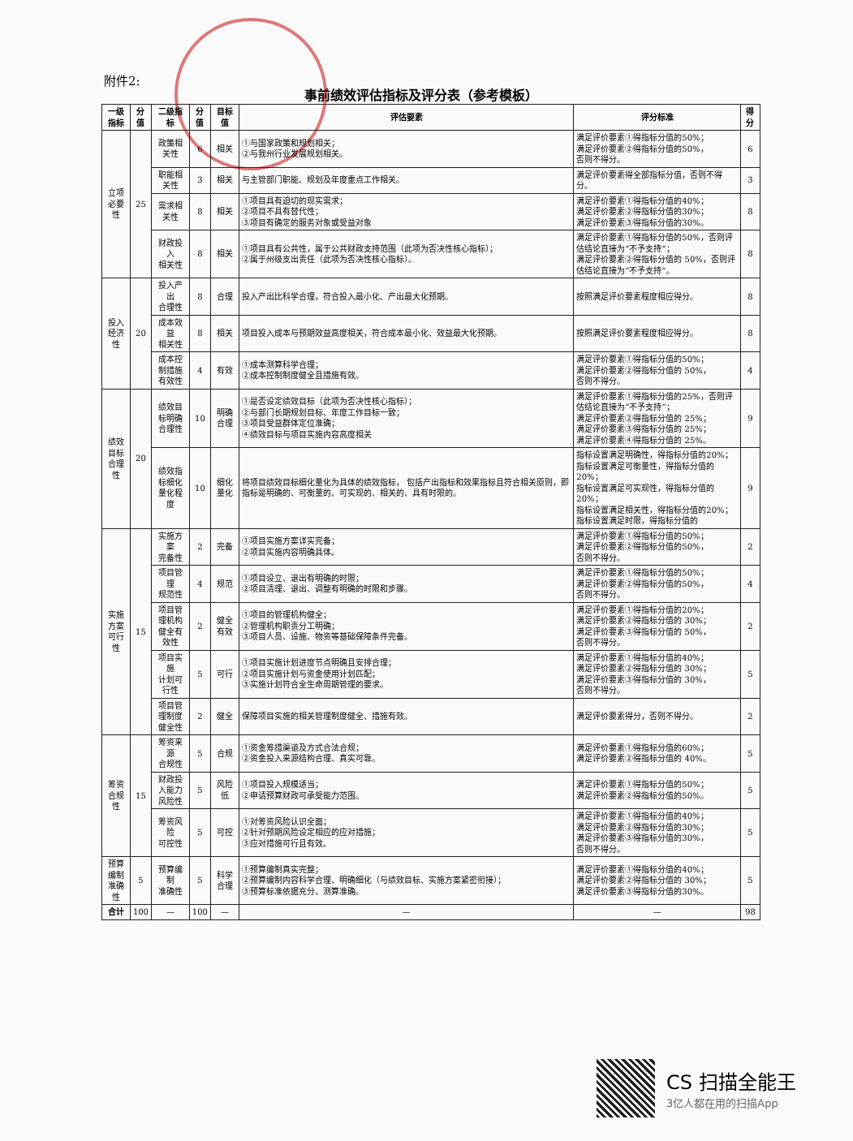附件2:
事前绩效评估指标及评分表（参考模板）
| 一级指标 | 分值 | 二级指标 | 分值 | 目标值 | 评估要素 | 评分标准 | 得分 |
| --- | --- | --- | --- | --- | --- | --- | --- |
| 立项 必要性 | 25 | 政策相关性 | 6 | 相关 | ①与国家政策和规划相关； ②与我州行业发展规划相关。 | 满足评价要素①得指标分值的50%； 满足评价要素②得指标分值的50%， 否则不得分。 | 6 |
| | | 职能相关性 | 3 | 相关 | 与主管部门职能、规划及年度重点工作相关。 | 满足评价要素得全部指标分值，否则不得分。 | 3 |
| | | 需求相关性 | 8 | 相关 | ①项目具有迫切的现实需求； ②项目不具有替代性； ③项目有确定的服务对象或受益对象 | 满足评价要素①得指标分值的40%； 满足评价要素②得指标分值的30%； 满足评价要素③得指标分值的30%。 | 8 |
| | | 财政投入 相关性 | 8 | 相关 | ①项目具有公共性，属于公共财政支持范围（此项为否决性核心指标）； ②属于州级支出责任（此项为否决性核心指标）。 | 满足评价要素①得指标分值的50%，否则评估结论直接为“不予支持”； 满足评价要素②得指标分值的 50%，否则评估结论直接为“不予支持”。 | 8 |
| 投入 经济性 | 20 | 投入产出 合理性 | 8 | 合理 | 投入产出比科学合理，符合投入最小化、产出最大化预期。 | 按照满足评价要素程度相应得分。 | 8 |
| | | 成本效益 相关性 | 8 | 相关 | 项目投入成本与预期效益高度相关，符合成本最小化、效益最大化预期。 | 按照满足评价要素程度相应得分。 | 8 |
| | | 成本控制措施 有效性 | 4 | 有效 | ①成本测算科学合理； ②成本控制制度健全且措施有效。 | 满足评价要素①得指标分值的50%； 满足评价要素②得指标分值的 50%， 否则不得分。 | 4 |
| 绩效目标 合理性 | 20 | 绩效目标明确 合理性 | 10 | 明确合理 | ①是否设定绩效目标（此项为否决性核心指标）； ②与部门长期规划目标、年度工作目标一致； ③项目受益群体定位准确； ④绩效目标与项目实施内容高度相关 | 满足评价要素①得指标分值的25%，否则评估结论直接为“不予支持”； 满足评价要素②得指标分值的 25%； 满足评价要素③得指标分值的 25%； 满足评价要素④得指标分值的 25%。 | 9 |
| | | 绩效指标细化 量化程度 | 10 | 细化量化 | 将项目绩效目标细化量化为具体的绩效指标， 包括产出指标和效果指标且符合相关原则，即指标是明确的、可衡量的、可实现的、相关的、具有时限的。 | 指标设置满足明确性，得指标分值的20%； 指标设置满足可衡量性，得指标分值的20%； 指标设置满足可实现性，得指标分值的20%； 指标设置满足相关性，得指标分值的20%； 指标设置满足时限，得指标分值的 | 9 |
| 实施方案 可行性 | 15 | 实施方案 完备性 | 2 | 完备 | ①项目实施方案详实完备； ②项目实施内容明确具体。 | 满足评价要素①得指标分值的50%； 满足评价要素②得指标分值的50%， 否则不得分。 | 2 |
| | | 项目管理 规范性 | 4 | 规范 | ①项目设立、退出有明确的时限； ②项目清理、退出、调整有明确的时限和步骤。 | 满足评价要素①得指标分值的50%； 满足评价要素②得指标分值的50%， 否则不得分。 | 4 |
| | | 项目管理机构 健全有效性 | 2 | 健全有效 | ①项目的管理机构健全； ②管理机构职责分工明确； ③项目人员、设施、物资等基础保障条件完备。 | 满足评价要素①得指标分值的20%； 满足评价要素②得指标分值的 30%； 满足评价要素③得指标分值的 50%， 否则不得分。 | 2 |
| | | 项目实施 计划可行性 | 5 | 可行 | ①项目实施计划进度节点明确且安排合理； ②项目实施计划与资金使用计划匹配； ③实施计划符合全生命周期管理的要求。 | 满足评价要素①得指标分值的40%； 满足评价要素②得指标分值的 30%； 满足评价要素③得指标分值的 30%， 否则不得分。 | 5 |
| | | 项目管理制度 健全性 | 2 | 健全 | 保障项目实施的相关管理制度健全、措施有效。 | 满足评价要素得分，否则不得分。 | 2 |
| 筹资 合规性 | 15 | 筹资来源 合规性 | 5 | 合规 | ①资金筹措渠道及方式合法合规； ②资金投入来源结构合理、真实可靠。 | 满足评价要素①得指标分值的60%； 满足评价要素②得指标分值的 40%。 | 5 |
| | | 财政投入能力 风险性 | 5 | 风险低 | ①项目投入规模适当； ②申请预算财政可承受能力范围。 | 满足评价要素①得指标分值的50%； 满足评价要素②得指标分值的50%。 | 5 |
| | | 筹资风险 可控性 | 5 | 可控 | ①对筹资风险认识全面； ②针对预期风险设定相应的应对措施； ③应对措施可行且有效。 | 满足评价要素①得指标分值的40%； 满足评价要素②得指标分值的30%； 满足评价要素③得指标分值的30%， 否则不得分。 | 5 |
| 预算编制 准确性 | 5 | 预算编制 准确性 | 5 | 科学合理 | ①预算编制真实完整； ②预算编制内容科学合理、明确细化（与绩效目标、实施方案紧密衔接）； ③预算标准依据充分、测算准确。 | 满足评价要素①得指标分值的40%； 满足评价要素②得指标分值的 30%； 满足评价要素③得指标分值的30%。 | 5 |
| 合计 | 100 | — | 100 | — | — | — | 98 |
CS 扫描全能王
3亿人都在用的扫描App